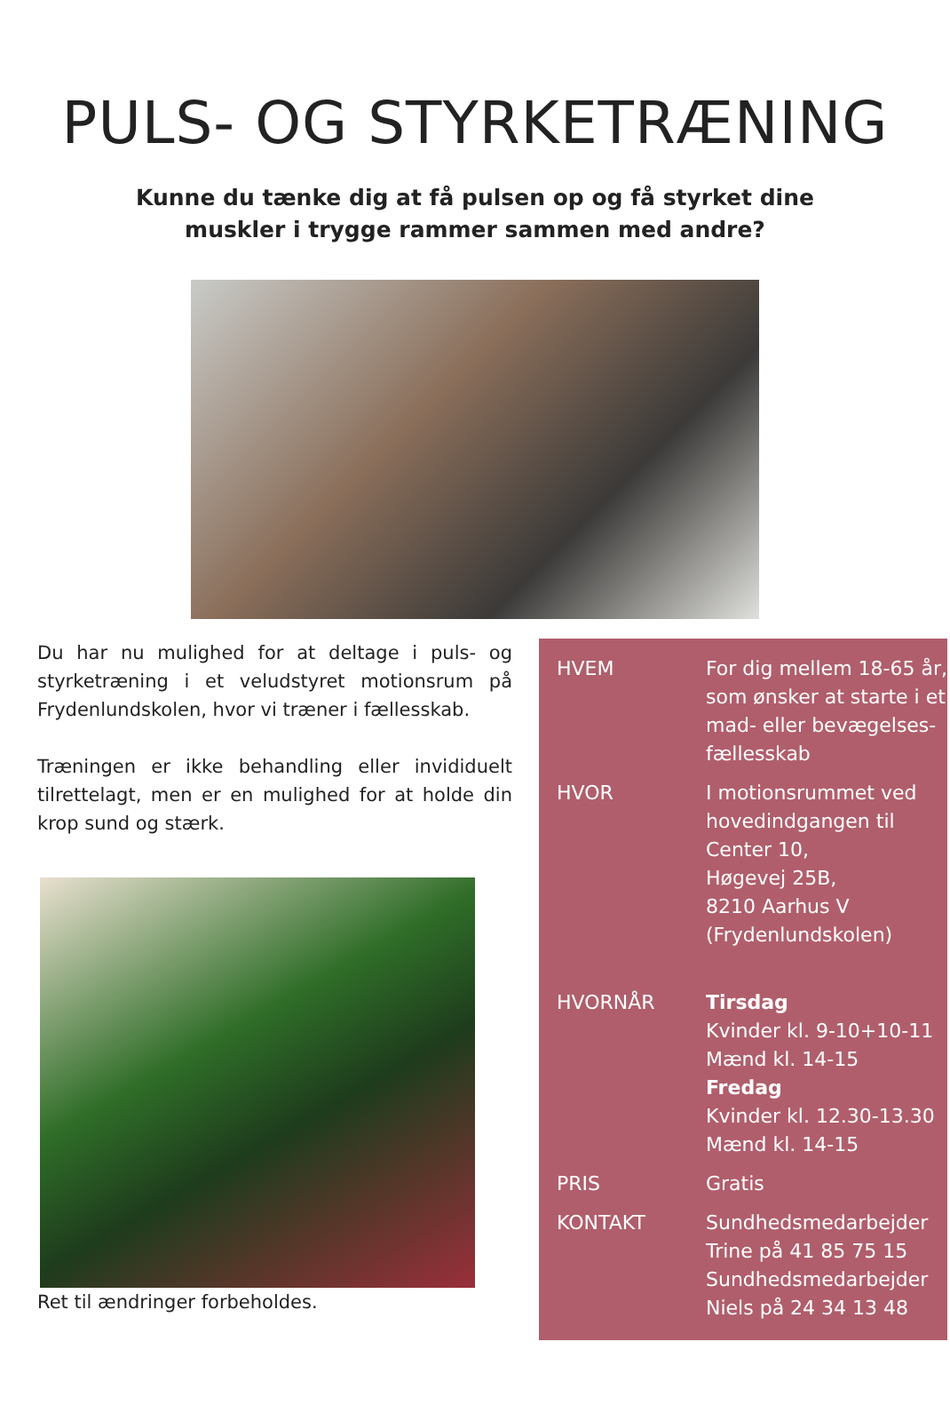PULS- OG STYRKETRÆNING
Kunne du tænke dig at få pulsen op og få styrket dine
muskler i trygge rammer sammen med andre?
Du har nu mulighed for at deltage i puls- og styrketræning i et veludstyret motionsrum på Frydenlundskolen, hvor vi træner i fællesskab.
Træningen er ikke behandling eller invididuelt tilrettelagt, men er en mulighed for at holde din krop sund og stærk.
Ret til ændringer forbeholdes.
| HVEM | For dig mellem 18-65 år, som ønsker at starte i et mad- eller bevægelses-fællesskab |
| HVOR | I motionsrummet ved hovedindgangen til Center 10, Høgevej 25B, 8210 Aarhus V (Frydenlundskolen) |
| HVORNÅR | Tirsdag Kvinder kl. 9-10+10-11 Mænd kl. 14-15 Fredag Kvinder kl. 12.30-13.30 Mænd kl. 14-15 |
| PRIS | Gratis |
| KONTAKT | Sundhedsmedarbejder Trine på 41 85 75 15 Sundhedsmedarbejder Niels på 24 34 13 48 |